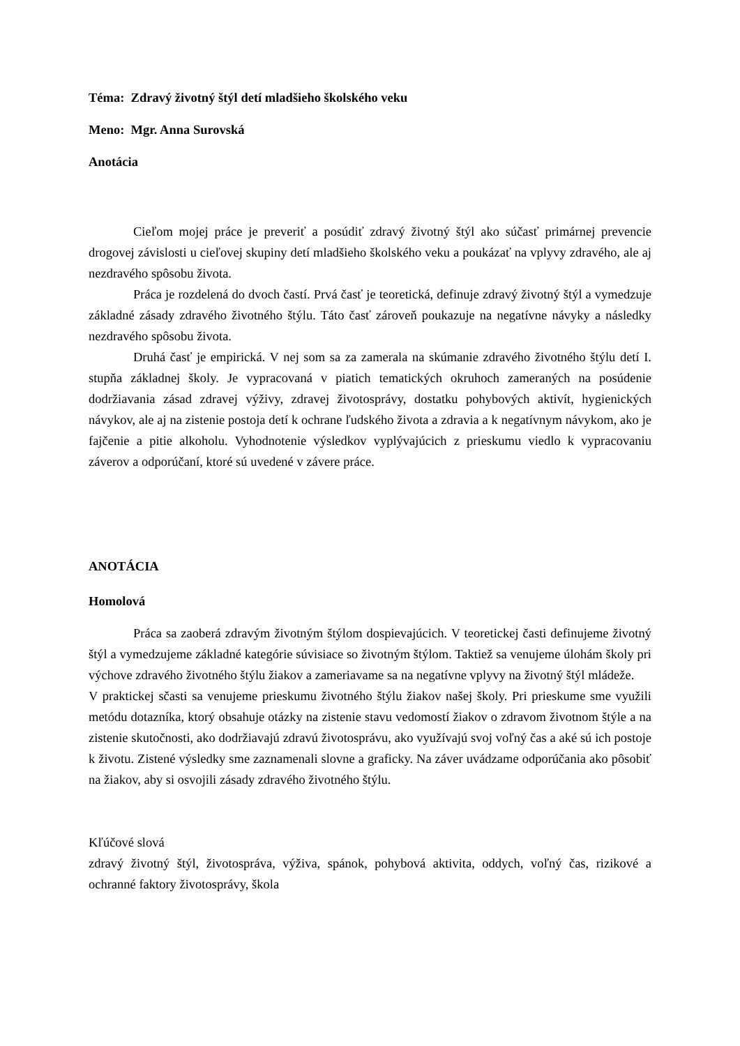Téma: Zdravý životný štýl detí mladšieho školského veku
Meno: Mgr. Anna Surovská
Anotácia
Cieľom mojej práce je preveriť a posúdiť zdravý životný štýl ako súčasť primárnej prevencie drogovej závislosti u cieľovej skupiny detí mladšieho školského veku a poukázať na vplyvy zdravého, ale aj nezdravého spôsobu života.
Práca je rozdelená do dvoch častí. Prvá časť je teoretická, definuje zdravý životný štýl a vymedzuje základné zásady zdravého životného štýlu. Táto časť zároveň poukazuje na negatívne návyky a následky nezdravého spôsobu života.
Druhá časť je empirická. V nej som sa za zamerala na skúmanie zdravého životného štýlu detí I. stupňa základnej školy. Je vypracovaná v piatich tematických okruhoch zameraných na posúdenie dodržiavania zásad zdravej výživy, zdravej životosprávy, dostatku pohybových aktivít, hygienických návykov, ale aj na zistenie postoja detí k ochrane ľudského života a zdravia a k negatívnym návykom, ako je fajčenie a pitie alkoholu. Vyhodnotenie výsledkov vyplývajúcich z prieskumu viedlo k vypracovaniu záverov a odporúčaní, ktoré sú uvedené v závere práce.
ANOTÁCIA
Homolová
Práca sa zaoberá zdravým životným štýlom dospievajúcich. V teoretickej časti definujeme životný štýl a vymedzujeme základné kategórie súvisiace so životným štýlom. Taktiež sa venujeme úlohám školy pri výchove zdravého životného štýlu žiakov a zameriavame sa na negatívne vplyvy na životný štýl mládeže.
V praktickej sčasti sa venujeme prieskumu životného štýlu žiakov našej školy. Pri prieskume sme využili metódu dotazníka, ktorý obsahuje otázky na zistenie stavu vedomostí žiakov o zdravom životnom štýle a na zistenie skutočnosti, ako dodržiavajú zdravú životosprávu, ako využívajú svoj voľný čas a aké sú ich postoje k životu. Zistené výsledky sme zaznamenali slovne a graficky. Na záver uvádzame odporúčania ako pôsobiť na žiakov, aby si osvojili zásady zdravého životného štýlu.
Kľúčové slová
zdravý životný štýl, životospráva, výživa, spánok, pohybová aktivita, oddych, voľný čas, rizikové a ochranné faktory životosprávy, škola